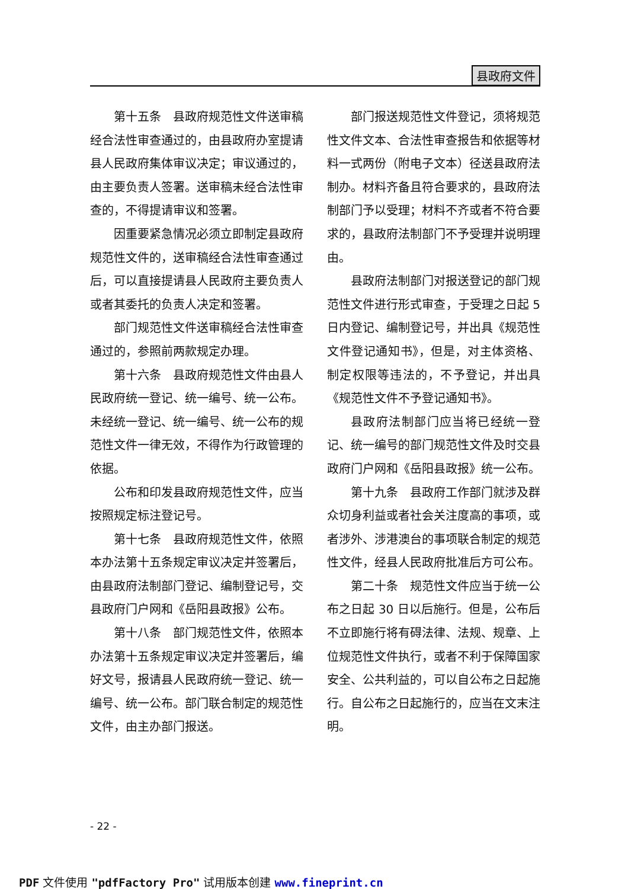县政府文件
第十五条　县政府规范性文件送审稿经合法性审查通过的，由县政府办室提请县人民政府集体审议决定；审议通过的，由主要负责人签署。送审稿未经合法性审查的，不得提请审议和签署。
因重要紧急情况必须立即制定县政府规范性文件的，送审稿经合法性审查通过后，可以直接提请县人民政府主要负责人或者其委托的负责人决定和签署。
部门规范性文件送审稿经合法性审查通过的，参照前两款规定办理。
第十六条　县政府规范性文件由县人民政府统一登记、统一编号、统一公布。未经统一登记、统一编号、统一公布的规范性文件一律无效，不得作为行政管理的依据。
公布和印发县政府规范性文件，应当按照规定标注登记号。
第十七条　县政府规范性文件，依照本办法第十五条规定审议决定并签署后，由县政府法制部门登记、编制登记号，交县政府门户网和《岳阳县政报》公布。
第十八条　部门规范性文件，依照本办法第十五条规定审议决定并签署后，编好文号，报请县人民政府统一登记、统一编号、统一公布。部门联合制定的规范性文件，由主办部门报送。
部门报送规范性文件登记，须将规范性文件文本、合法性审查报告和依据等材料一式两份（附电子文本）径送县政府法制办。材料齐备且符合要求的，县政府法制部门予以受理；材料不齐或者不符合要求的，县政府法制部门不予受理并说明理由。
县政府法制部门对报送登记的部门规范性文件进行形式审查，于受理之日起 5 日内登记、编制登记号，并出具《规范性文件登记通知书》，但是，对主体资格、制定权限等违法的，不予登记，并出具《规范性文件不予登记通知书》。
县政府法制部门应当将已经统一登记、统一编号的部门规范性文件及时交县政府门户网和《岳阳县政报》统一公布。
第十九条　县政府工作部门就涉及群众切身利益或者社会关注度高的事项，或者涉外、涉港澳台的事项联合制定的规范性文件，经县人民政府批准后方可公布。
第二十条　规范性文件应当于统一公布之日起 30 日以后施行。但是，公布后不立即施行将有碍法律、法规、规章、上位规范性文件执行，或者不利于保障国家安全、公共利益的，可以自公布之日起施行。自公布之日起施行的，应当在文末注明。
- 22 -
PDF 文件使用 "pdfFactory Pro" 试用版本创建 www.fineprint.cn